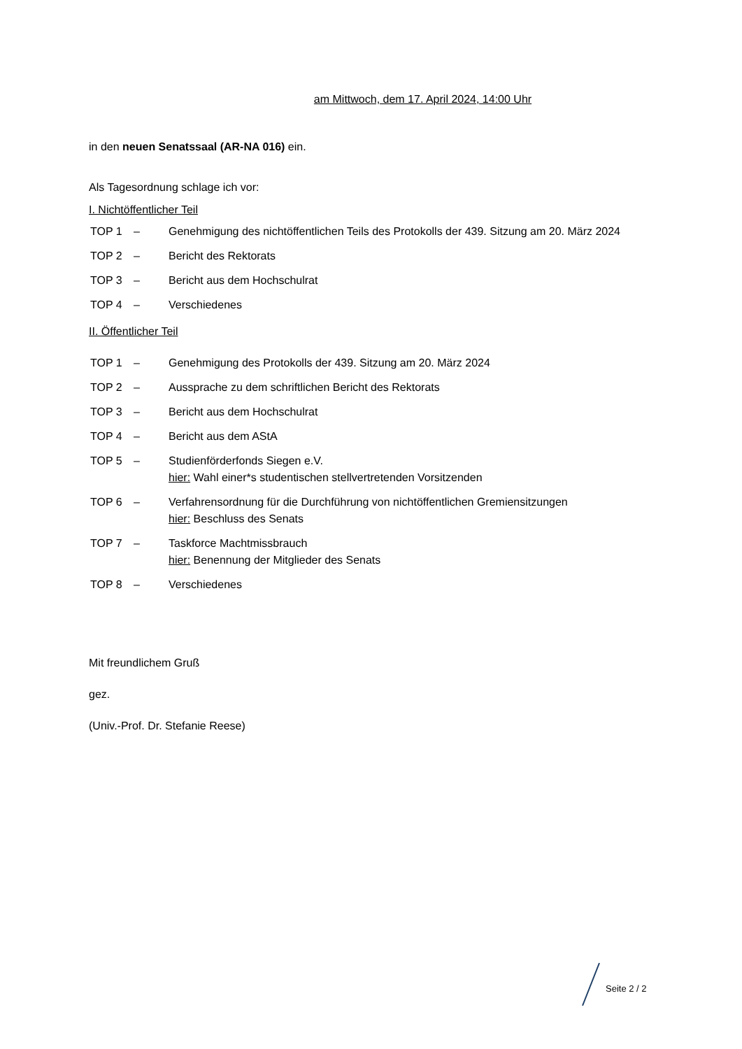am Mittwoch, dem 17. April 2024, 14:00 Uhr
in den neuen Senatssaal (AR-NA 016) ein.
Als Tagesordnung schlage ich vor:
I. Nichtöffentlicher Teil
| TOP 1 | – | Genehmigung des nichtöffentlichen Teils des Protokolls der 439. Sitzung am 20. März 2024 |
| TOP 2 | – | Bericht des Rektorats |
| TOP 3 | – | Bericht aus dem Hochschulrat |
| TOP 4 | – | Verschiedenes |
II. Öffentlicher Teil
| TOP 1 | – | Genehmigung des Protokolls der 439. Sitzung am 20. März 2024 |
| TOP 2 | – | Aussprache zu dem schriftlichen Bericht des Rektorats |
| TOP 3 | – | Bericht aus dem Hochschulrat |
| TOP 4 | – | Bericht aus dem AStA |
| TOP 5 | – | Studienförderfonds Siegen e.V. hier: Wahl einer*s studentischen stellvertretenden Vorsitzenden |
| TOP 6 | – | Verfahrensordnung für die Durchführung von nichtöffentlichen Gremiensitzungen hier: Beschluss des Senats |
| TOP 7 | – | Taskforce Machtmissbrauch hier: Benennung der Mitglieder des Senats |
| TOP 8 | – | Verschiedenes |
Mit freundlichem Gruß
gez.
(Univ.-Prof. Dr. Stefanie Reese)
Seite 2 / 2